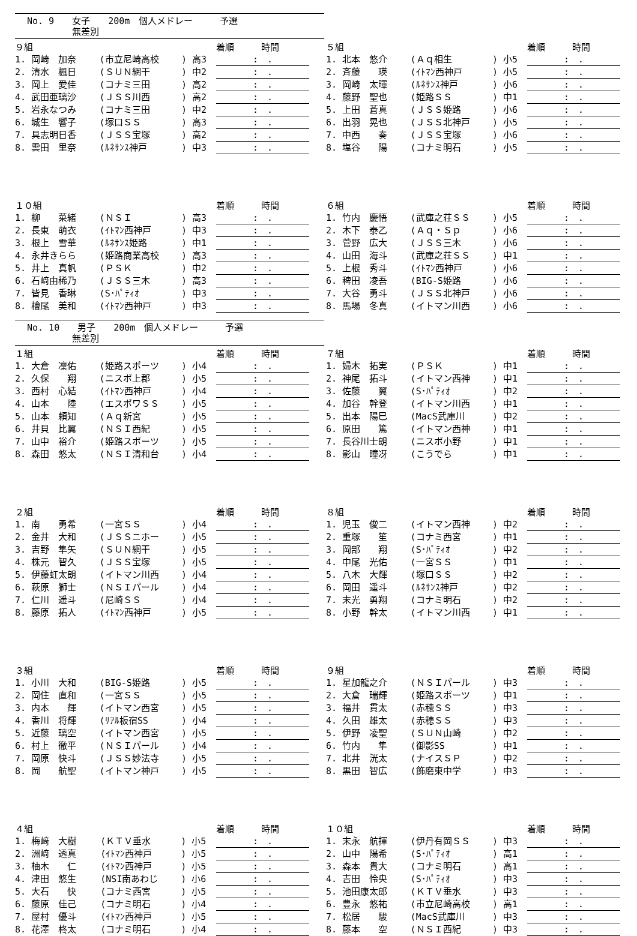No. 9　　女子　　200m　個人メドレー　　　予選
　　　　　無差別
| ９組 | | | | 着順 時間 |
| 1. 岡崎 加奈 | (市立尼崎高校 | ) 高3 | | : . |
| 2. 清水 楓日 | (ＳＵＮ網干 | ) 中2 | | : . |
| 3. 岡上 愛佳 | (コナミ三田 | ) 高2 | | : . |
| 4. 武田亜璃沙 | (ＪＳＳ川西 | ) 高2 | | : . |
| 5. 岩永なつみ | (コナミ三田 | ) 中2 | | : . |
| 6. 城生 響子 | (塚口ＳＳ | ) 高3 | | : . |
| 7. 具志明日香 | (ＪＳＳ宝塚 | ) 高2 | | : . |
| 8. 雲田 里奈 | (ﾙﾈｻﾝｽ神戸 | ) 中3 | | : . |
| ５組 | | | | 着順 時間 |
| 1. 北本 悠介 | (Ａｑ相生 | ) 小5 | | : . |
| 2. 斉藤 瑛 | (ｲﾄﾏﾝ西神戸 | ) 小5 | | : . |
| 3. 岡崎 太暉 | (ﾙﾈｻﾝｽ神戸 | ) 小6 | | : . |
| 4. 藤野 聖也 | (姫路ＳＳ | ) 中1 | | : . |
| 5. 上田 蒼真 | (ＪＳＳ姫路 | ) 小6 | | : . |
| 6. 出羽 晃也 | (ＪＳＳ北神戸 | ) 小5 | | : . |
| 7. 中西 奏 | (ＪＳＳ宝塚 | ) 小6 | | : . |
| 8. 塩谷 陽 | (コナミ明石 | ) 小5 | | : . |
| １０組 | | | | 着順 時間 |
| 1. 柳 菜緒 | (ＮＳＩ | ) 高3 | | : . |
| 2. 長東 萌衣 | (ｲﾄﾏﾝ西神戸 | ) 中3 | | : . |
| 3. 根上 雪華 | (ﾙﾈｻﾝｽ姫路 | ) 中1 | | : . |
| 4. 永井きらら | (姫路商業高校 | ) 高3 | | : . |
| 5. 井上 真帆 | (ＰＳＫ | ) 中2 | | : . |
| 6. 石﨑由稀乃 | (ＪＳＳ三木 | ) 高3 | | : . |
| 7. 皆見 香琳 | (S･ﾊﾟﾃｨｵ | ) 中3 | | : . |
| 8. 檜尾 美和 | (ｲﾄﾏﾝ西神戸 | ) 中3 | | : . |
| ６組 | | | | 着順 時間 |
| 1. 竹内 慶悟 | (武庫之荘ＳＳ | ) 小5 | | : . |
| 2. 木下 泰乙 | (Ａｑ・Ｓｐ | ) 小6 | | : . |
| 3. 菅野 広大 | (ＪＳＳ三木 | ) 小6 | | : . |
| 4. 山田 海斗 | (武庫之荘ＳＳ | ) 中1 | | : . |
| 5. 上根 秀斗 | (ｲﾄﾏﾝ西神戸 | ) 小6 | | : . |
| 6. 稗田 凌吾 | (BIG-S姫路 | ) 小6 | | : . |
| 7. 大谷 勇斗 | (ＪＳＳ北神戸 | ) 小6 | | : . |
| 8. 馬場 冬真 | (イトマン川西 | ) 小6 | | : . |
No. 10　　男子　　200m　個人メドレー　　　予選
　　　　　無差別
| １組 | | | | 着順 時間 |
| 1. 大倉 凜佑 | (姫路スポーツ | ) 小4 | | : . |
| 2. 久保 翔 | (ニスポ上郡 | ) 小5 | | : . |
| 3. 西村 心結 | (ｲﾄﾏﾝ西神戸 | ) 小4 | | : . |
| 4. 山本 陸 | (エスポワＳＳ | ) 小5 | | : . |
| 5. 山本 頼知 | (Ａｑ新宮 | ) 小5 | | : . |
| 6. 井貝 比翼 | (ＮＳＩ西紀 | ) 小5 | | : . |
| 7. 山中 裕介 | (姫路スポーツ | ) 小5 | | : . |
| 8. 森田 悠太 | (ＮＳＩ清和台 | ) 小4 | | : . |
| ７組 | | | | 着順 時間 |
| 1. 婦木 拓実 | (ＰＳＫ | ) 中1 | | : . |
| 2. 神尾 拓斗 | (イトマン西神 | ) 中1 | | : . |
| 3. 佐藤 翼 | (S･ﾊﾟﾃｨｵ | ) 中2 | | : . |
| 4. 加谷 幹登 | (イトマン川西 | ) 中1 | | : . |
| 5. 出本 陽巳 | (MacS武庫川 | ) 中2 | | : . |
| 6. 原田 篤 | (イトマン西神 | ) 中1 | | : . |
| 7. 長谷川士朗 | (ニスポ小野 | ) 中1 | | : . |
| 8. 影山 瞳冴 | (こうでら | ) 中1 | | : . |
| ２組 | | | | 着順 時間 |
| 1. 南 勇希 | (一宮ＳＳ | ) 小4 | | : . |
| 2. 金井 大和 | (ＪＳＳニホー | ) 小5 | | : . |
| 3. 吉野 隼矢 | (ＳＵＮ網干 | ) 小5 | | : . |
| 4. 株元 智久 | (ＪＳＳ宝塚 | ) 小5 | | : . |
| 5. 伊藤虹太朗 | (イトマン川西 | ) 小4 | | : . |
| 6. 萩原 獅士 | (ＮＳＩパール | ) 小4 | | : . |
| 7. 仁川 遥斗 | (尼崎ＳＳ | ) 小4 | | : . |
| 8. 藤原 拓人 | (ｲﾄﾏﾝ西神戸 | ) 小5 | | : . |
| ８組 | | | | 着順 時間 |
| 1. 児玉 俊二 | (イトマン西神 | ) 中2 | | : . |
| 2. 重塚 笙 | (コナミ西宮 | ) 中1 | | : . |
| 3. 岡部 翔 | (S･ﾊﾟﾃｨｵ | ) 中2 | | : . |
| 4. 中尾 光佑 | (一宮ＳＳ | ) 中1 | | : . |
| 5. 八木 大輝 | (塚口ＳＳ | ) 中2 | | : . |
| 6. 岡田 遥斗 | (ﾙﾈｻﾝｽ神戸 | ) 中2 | | : . |
| 7. 末光 勇翔 | (コナミ明石 | ) 中2 | | : . |
| 8. 小野 幹太 | (イトマン川西 | ) 中1 | | : . |
| ３組 | | | | 着順 時間 |
| 1. 小川 大和 | (BIG-S姫路 | ) 小5 | | : . |
| 2. 岡住 直和 | (一宮ＳＳ | ) 小5 | | : . |
| 3. 内本 輝 | (イトマン西宮 | ) 小5 | | : . |
| 4. 香川 将輝 | (ﾘｱﾙ板宿SS | ) 小4 | | : . |
| 5. 近藤 璃空 | (イトマン西宮 | ) 小5 | | : . |
| 6. 村上 徹平 | (ＮＳＩパール | ) 小4 | | : . |
| 7. 岡原 快斗 | (ＪＳＳ妙法寺 | ) 小5 | | : . |
| 8. 岡 航聖 | (イトマン神戸 | ) 小5 | | : . |
| ９組 | | | | 着順 時間 |
| 1. 星加龍之介 | (ＮＳＩパール | ) 中3 | | : . |
| 2. 大倉 瑞輝 | (姫路スポーツ | ) 中1 | | : . |
| 3. 福井 貫太 | (赤穂ＳＳ | ) 中3 | | : . |
| 4. 久田 雄太 | (赤穂ＳＳ | ) 中3 | | : . |
| 5. 伊野 凌聖 | (ＳＵＮ山崎 | ) 中2 | | : . |
| 6. 竹内 隼 | (御影SS | ) 中1 | | : . |
| 7. 北井 洸太 | (ナイスＳＰ | ) 中2 | | : . |
| 8. 黒田 智広 | (飾磨東中学 | ) 中3 | | : . |
| ４組 | | | | 着順 時間 |
| 1. 梅﨑 大樹 | (ＫＴＶ垂水 | ) 小5 | | : . |
| 2. 洲﨑 透真 | (ｲﾄﾏﾝ西神戸 | ) 小5 | | : . |
| 3. 柚木 仁 | (ｲﾄﾏﾝ西神戸 | ) 小5 | | : . |
| 4. 津田 悠生 | (NSI南あわじ | ) 小6 | | : . |
| 5. 大石 快 | (コナミ西宮 | ) 小5 | | : . |
| 6. 藤原 佳己 | (コナミ明石 | ) 小4 | | : . |
| 7. 屋村 優斗 | (ｲﾄﾏﾝ西神戸 | ) 小5 | | : . |
| 8. 花澤 柊太 | (コナミ明石 | ) 小4 | | : . |
| １０組 | | | | 着順 時間 |
| 1. 末永 航揮 | (伊丹有岡ＳＳ | ) 中3 | | : . |
| 2. 山中 陽希 | (S･ﾊﾟﾃｨｵ | ) 高1 | | : . |
| 3. 森本 貴大 | (コナミ明石 | ) 高1 | | : . |
| 4. 吉田 怜央 | (S･ﾊﾟﾃｨｵ | ) 中3 | | : . |
| 5. 池田康太郎 | (ＫＴＶ垂水 | ) 中3 | | : . |
| 6. 豊永 悠祐 | (市立尼崎高校 | ) 高1 | | : . |
| 7. 松居 駿 | (MacS武庫川 | ) 中3 | | : . |
| 8. 藤本 空 | (ＮＳＩ西紀 | ) 中3 | | : . |